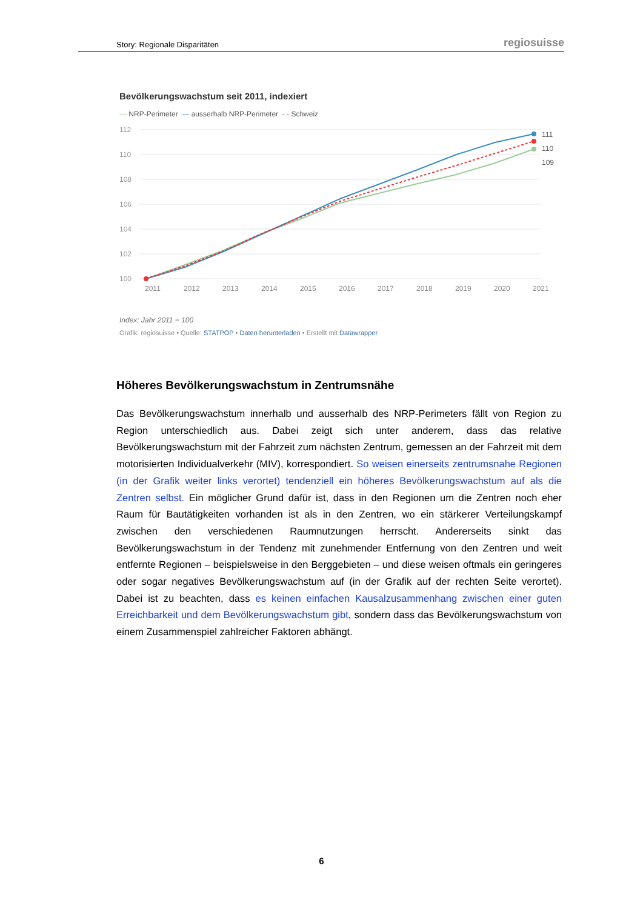Story: Regionale Disparitäten regiosuisse
Bevölkerungswachstum seit 2011, indexiert
— NRP-Perimeter — ausserhalb NRP-Perimeter - - Schweiz
112
110
108
106
104
102
100
2011
2012
2013
2014
2015
2016
2017
2018
2019
2020
2021
111
110
109
Index: Jahr 2011 = 100
Grafik: regiosuisse • Quelle: STATPOP • Daten herunterladen • Erstellt mit Datawrapper
Höheres Bevölkerungswachstum in Zentrumsnähe
Das Bevölkerungswachstum innerhalb und ausserhalb des NRP-Perimeters fällt von Region zu Region unterschiedlich aus. Dabei zeigt sich unter anderem, dass das relative Bevölkerungswachstum mit der Fahrzeit zum nächsten Zentrum, gemessen an der Fahrzeit mit dem motorisierten Individualverkehr (MIV), korrespondiert. So weisen einerseits zentrumsnahe Regionen (in der Grafik weiter links verortet) tendenziell ein höheres Bevölkerungswachstum auf als die Zentren selbst. Ein möglicher Grund dafür ist, dass in den Regionen um die Zentren noch eher Raum für Bautätigkeiten vorhanden ist als in den Zentren, wo ein stärkerer Verteilungskampf zwischen den verschiedenen Raumnutzungen herrscht. Andererseits sinkt das Bevölkerungswachstum in der Tendenz mit zunehmender Entfernung von den Zentren und weit entfernte Regionen – beispielsweise in den Berggebieten – und diese weisen oftmals ein geringeres oder sogar negatives Bevölkerungswachstum auf (in der Grafik auf der rechten Seite verortet). Dabei ist zu beachten, dass es keinen einfachen Kausalzusammenhang zwischen einer guten Erreichbarkeit und dem Bevölkerungswachstum gibt, sondern dass das Bevölkerungswachstum von einem Zusammenspiel zahlreicher Faktoren abhängt.
6